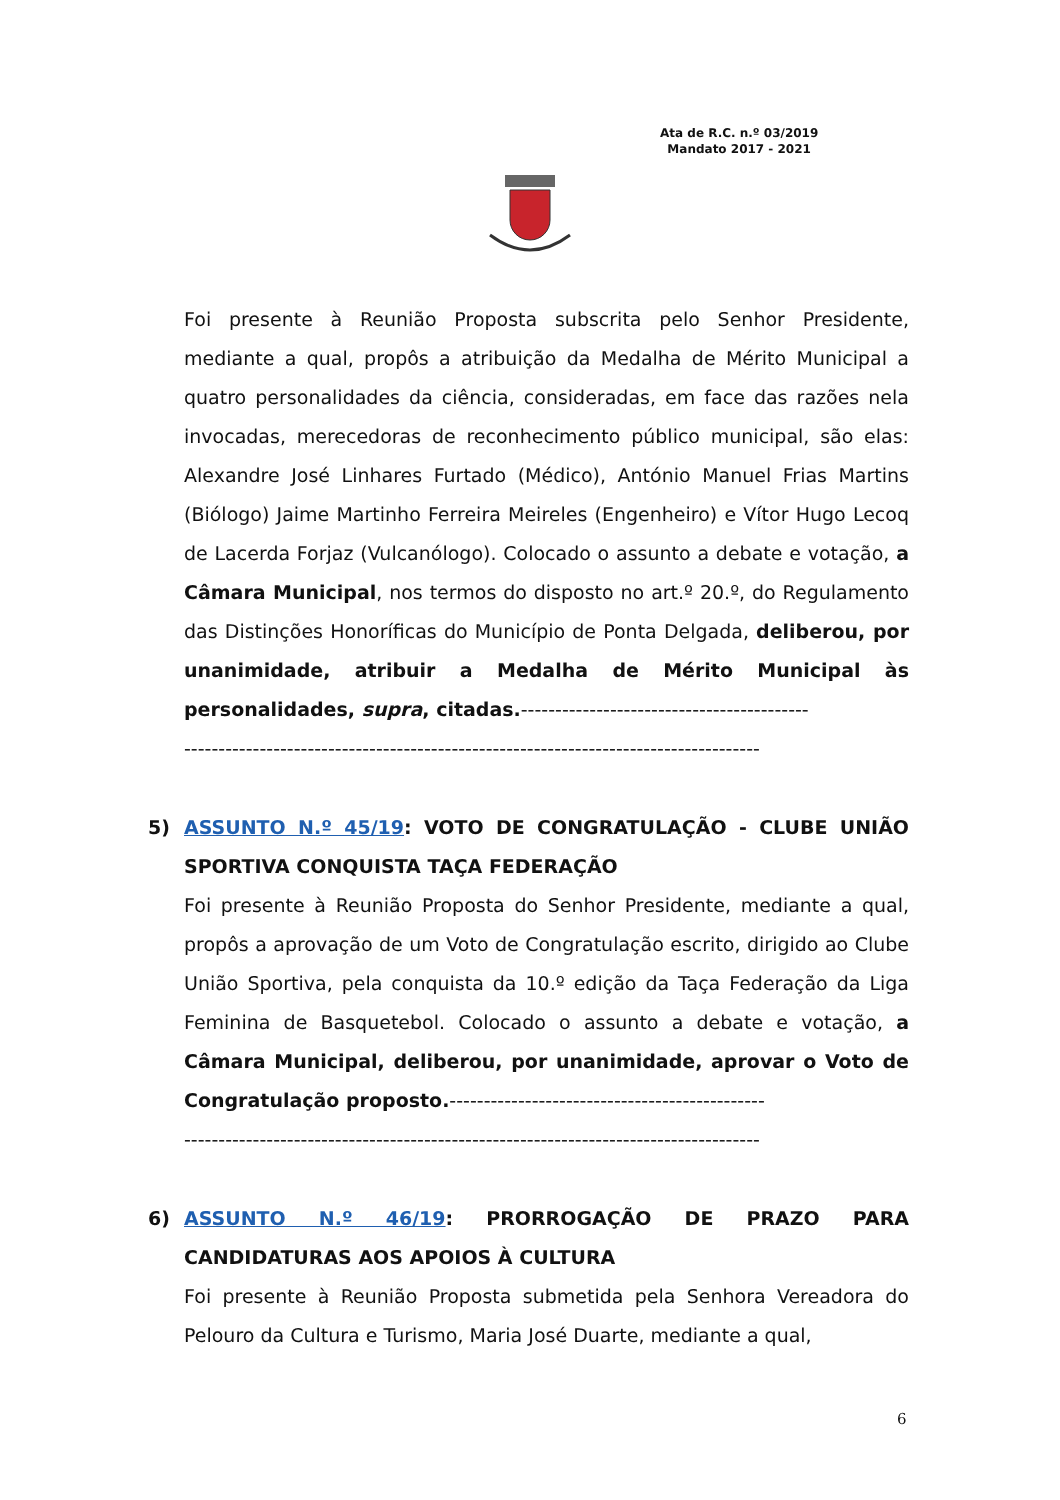Ata de R.C. n.º 03/2019
Mandato 2017 - 2021
Foi presente à Reunião Proposta subscrita pelo Senhor Presidente, mediante a qual, propôs a atribuição da Medalha de Mérito Municipal a quatro personalidades da ciência, consideradas, em face das razões nela invocadas, merecedoras de reconhecimento público municipal, são elas: Alexandre José Linhares Furtado (Médico), António Manuel Frias Martins (Biólogo) Jaime Martinho Ferreira Meireles (Engenheiro) e Vítor Hugo Lecoq de Lacerda Forjaz (Vulcanólogo). Colocado o assunto a debate e votação, a Câmara Municipal, nos termos do disposto no art.º 20.º, do Regulamento das Distinções Honoríficas do Município de Ponta Delgada, deliberou, por unanimidade, atribuir a Medalha de Mérito Municipal às personalidades, supra, citadas.------------------------------------------
------------------------------------------------------------------------------------
5)
ASSUNTO N.º 45/19: VOTO DE CONGRATULAÇÃO - CLUBE UNIÃO SPORTIVA CONQUISTA TAÇA FEDERAÇÃO
Foi presente à Reunião Proposta do Senhor Presidente, mediante a qual, propôs a aprovação de um Voto de Congratulação escrito, dirigido ao Clube União Sportiva, pela conquista da 10.º edição da Taça Federação da Liga Feminina de Basquetebol. Colocado o assunto a debate e votação, a Câmara Municipal, deliberou, por unanimidade, aprovar o Voto de Congratulação proposto.----------------------------------------------
------------------------------------------------------------------------------------
6)
ASSUNTO N.º 46/19: PRORROGAÇÃO DE PRAZO PARA CANDIDATURAS AOS APOIOS À CULTURA
Foi presente à Reunião Proposta submetida pela Senhora Vereadora do Pelouro da Cultura e Turismo, Maria José Duarte, mediante a qual,
6